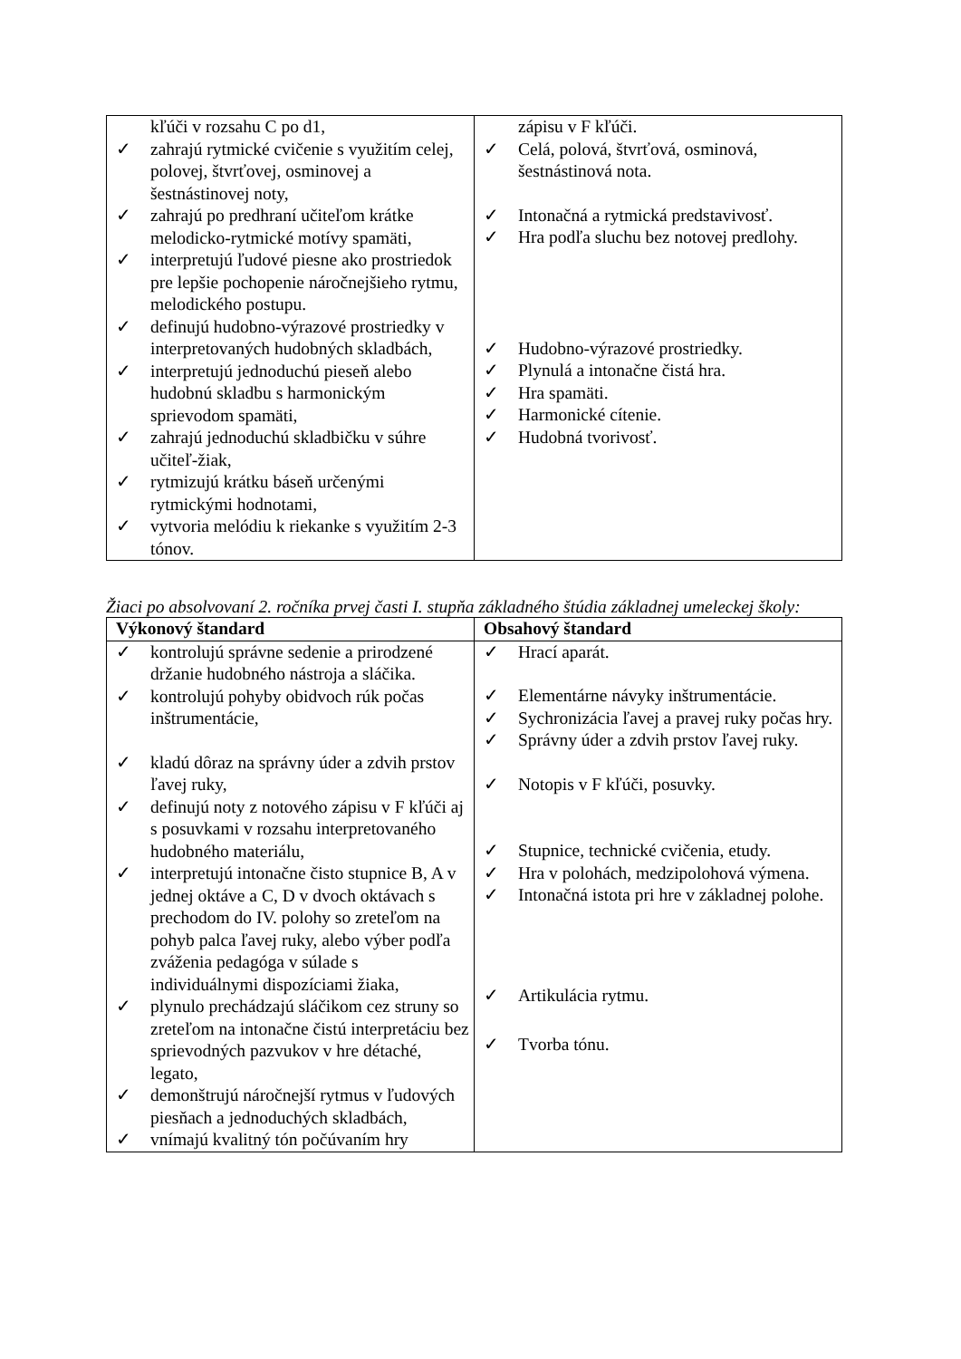| kľúči v rozsahu C po d1, ✓ zahrajú rytmické cvičenie s využitím celej, polovej, štvrťovej, osminovej a šestnástinovej noty, ✓ zahrajú po predhraní učiteľom krátke melodicko-rytmické motívy spamäti, ✓ interpretujú ľudové piesne ako prostriedok pre lepšie pochopenie náročnejšieho rytmu, melodického postupu. ✓ definujú hudobno-výrazové prostriedky v interpretovaných hudobných skladbách, ✓ interpretujú jednoduchú pieseň alebo hudobnú skladbu s harmonickým sprievodom spamäti, ✓ zahrajú jednoduchú skladbičku v súhre učiteľ-žiak, ✓ rytmizujú krátku báseň určenými rytmickými hodnotami, ✓ vytvoria melódiu k riekanke s využitím 2-3 tónov. | zápisu v F kľúči. ✓ Celá, polová, štvrťová, osminová, šestnástinová nota. ✓ Intonačná a rytmická predstavivosť. ✓ Hra podľa sluchu bez notovej predlohy. ✓ Hudobno-výrazové prostriedky. ✓ Plynulá a intonačne čistá hra. ✓ Hra spamäti. ✓ Harmonické cítenie. ✓ Hudobná tvorivosť. |
Žiaci po absolvovaní 2. ročníka prvej časti I. stupňa základného štúdia základnej umeleckej školy:
| Výkonový štandard | Obsahový štandard |
| --- | --- |
| ✓ kontrolujú správne sedenie a prirodzené držanie hudobného nástroja a sláčika. ✓ kontrolujú pohyby obidvoch rúk počas inštrumentácie, ✓ kladú dôraz na správny úder a zdvih prstov ľavej ruky, ✓ definujú noty z notového zápisu v F kľúči aj s posuvkami v rozsahu interpretovaného hudobného materiálu, ✓ interpretujú intonačne čisto stupnice B, A v jednej oktáve a C, D v dvoch oktávach s prechodom do IV. polohy so zreteľom na pohyb palca ľavej ruky, alebo výber podľa zváženia pedagóga v súlade s individuálnymi dispozíciami žiaka, ✓ plynulo prechádzajú sláčikom cez struny so zreteľom na intonačne čistú interpretáciu bez sprievodných pazvukov v hre détaché, legato, ✓ demonštrujú náročnejší rytmus v ľudových piesňach a jednoduchých skladbách, ✓ vnímajú kvalitný tón počúvaním hry | ✓ Hrací aparát. ✓ Elementárne návyky inštrumentácie. ✓ Sychronizácia ľavej a pravej ruky počas hry. ✓ Správny úder a zdvih prstov ľavej ruky. ✓ Notopis v F kľúči, posuvky. ✓ Stupnice, technické cvičenia, etudy. ✓ Hra v polohách, medzipolohová výmena. ✓ Intonačná istota pri hre v základnej polohe. ✓ Artikulácia rytmu. ✓ Tvorba tónu. |